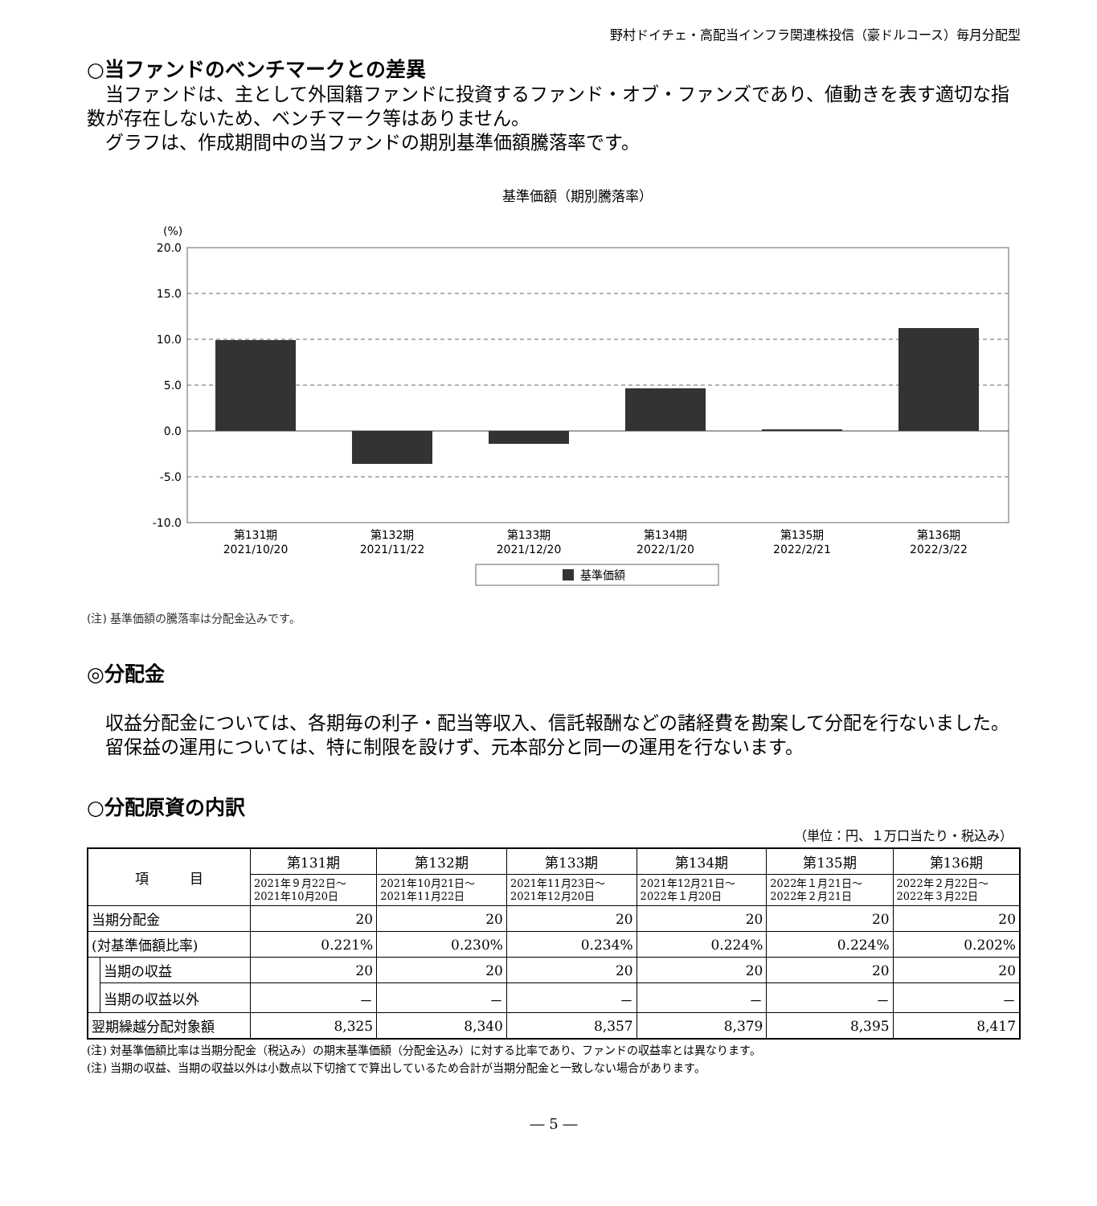野村ドイチェ・高配当インフラ関連株投信（豪ドルコース）毎月分配型
○当ファンドのベンチマークとの差異
当ファンドは、主として外国籍ファンドに投資するファンド・オブ・ファンズであり、値動きを表す適切な指数が存在しないため、ベンチマーク等はありません。
グラフは、作成期間中の当ファンドの期別基準価額騰落率です。
基準価額（期別騰落率）
(%)
20.0
15.0
10.0
5.0
0.0
-5.0
-10.0
第131期
2021/10/20
第132期
2021/11/22
第133期
2021/12/20
第134期
2022/1/20
第135期
2022/2/21
第136期
2022/3/22
基準価額
(注) 基準価額の騰落率は分配金込みです。
◎分配金
収益分配金については、各期毎の利子・配当等収入、信託報酬などの諸経費を勘案して分配を行ないました。
留保益の運用については、特に制限を設けず、元本部分と同一の運用を行ないます。
○分配原資の内訳
（単位：円、１万口当たり・税込み）
| 項 目 | | 第131期 | 第132期 | 第133期 | 第134期 | 第135期 | 第136期 |
| --- | --- | --- | --- | --- | --- | --- | --- |
| | | 2021年９月22日～ 2021年10月20日 | 2021年10月21日～ 2021年11月22日 | 2021年11月23日～ 2021年12月20日 | 2021年12月21日～ 2022年１月20日 | 2022年１月21日～ 2022年２月21日 | 2022年２月22日～ 2022年３月22日 |
| 当期分配金 | | 20 | 20 | 20 | 20 | 20 | 20 |
| (対基準価額比率) | | 0.221% | 0.230% | 0.234% | 0.224% | 0.224% | 0.202% |
| | 当期の収益 | 20 | 20 | 20 | 20 | 20 | 20 |
| | 当期の収益以外 | － | － | － | － | － | － |
| 翌期繰越分配対象額 | | 8,325 | 8,340 | 8,357 | 8,379 | 8,395 | 8,417 |
(注) 対基準価額比率は当期分配金（税込み）の期末基準価額（分配金込み）に対する比率であり、ファンドの収益率とは異なります。
(注) 当期の収益、当期の収益以外は小数点以下切捨てで算出しているため合計が当期分配金と一致しない場合があります。
― 5 ―